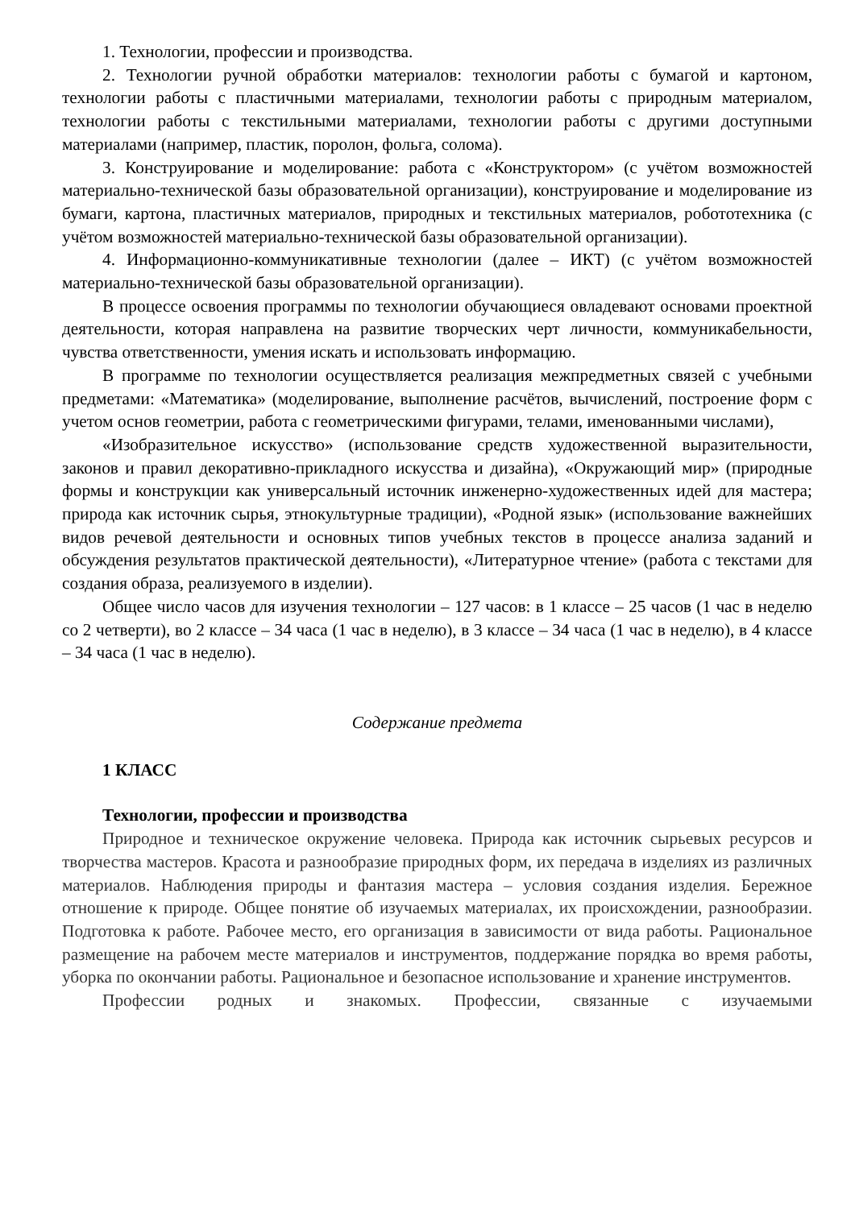1. Технологии, профессии и производства.
2. Технологии ручной обработки материалов: технологии работы с бумагой и картоном, технологии работы с пластичными материалами, технологии работы с природным материалом, технологии работы с текстильными материалами, технологии работы с другими доступными материалами (например, пластик, поролон, фольга, солома).
3. Конструирование и моделирование: работа с «Конструктором» (с учётом возможностей материально-технической базы образовательной организации), конструирование и моделирование из бумаги, картона, пластичных материалов, природных и текстильных материалов, робототехника (с учётом возможностей материально-технической базы образовательной организации).
4. Информационно-коммуникативные технологии (далее – ИКТ) (с учётом возможностей материально-технической базы образовательной организации).
В процессе освоения программы по технологии обучающиеся овладевают основами проектной деятельности, которая направлена на развитие творческих черт личности, коммуникабельности, чувства ответственности, умения искать и использовать информацию.
В программе по технологии осуществляется реализация межпредметных связей с учебными предметами: «Математика» (моделирование, выполнение расчётов, вычислений, построение форм с учетом основ геометрии, работа с геометрическими фигурами, телами, именованными числами),
«Изобразительное искусство» (использование средств художественной выразительности, законов и правил декоративно-прикладного искусства и дизайна), «Окружающий мир» (природные формы и конструкции как универсальный источник инженерно-художественных идей для мастера; природа как источник сырья, этнокультурные традиции), «Родной язык» (использование важнейших видов речевой деятельности и основных типов учебных текстов в процессе анализа заданий и обсуждения результатов практической деятельности), «Литературное чтение» (работа с текстами для создания образа, реализуемого в изделии).
Общее число часов для изучения технологии – 127 часов: в 1 классе – 25 часов (1 час в неделю со 2 четверти), во 2 классе – 34 часа (1 час в неделю), в 3 классе – 34 часа (1 час в неделю), в 4 классе – 34 часа (1 час в неделю).
Содержание предмета
1 КЛАСС
Технологии, профессии и производства
Природное и техническое окружение человека. Природа как источник сырьевых ресурсов и творчества мастеров. Красота и разнообразие природных форм, их передача в изделиях из различных материалов. Наблюдения природы и фантазия мастера – условия создания изделия. Бережное отношение к природе. Общее понятие об изучаемых материалах, их происхождении, разнообразии. Подготовка к работе. Рабочее место, его организация в зависимости от вида работы. Рациональное размещение на рабочем месте материалов и инструментов, поддержание порядка во время работы, уборка по окончании работы. Рациональное и безопасное использование и хранение инструментов.
Профессии родных и знакомых. Профессии, связанные с изучаемыми